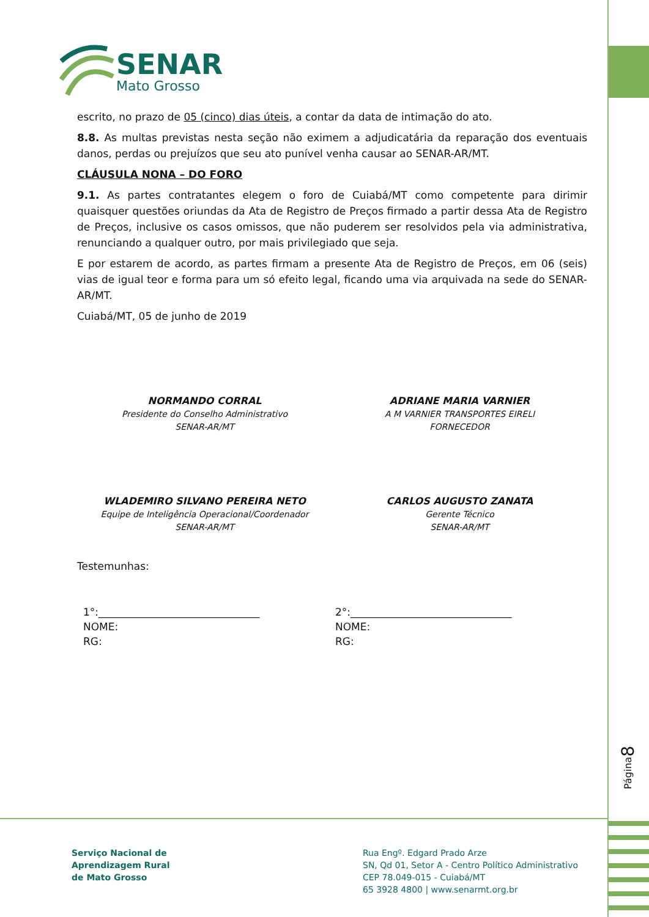SENAR
Mato Grosso
escrito, no prazo de 05 (cinco) dias úteis, a contar da data de intimação do ato.
8.8. As multas previstas nesta seção não eximem a adjudicatária da reparação dos eventuais danos, perdas ou prejuízos que seu ato punível venha causar ao SENAR-AR/MT.
CLÁUSULA NONA – DO FORO
9.1. As partes contratantes elegem o foro de Cuiabá/MT como competente para dirimir quaisquer questões oriundas da Ata de Registro de Preços firmado a partir dessa Ata de Registro de Preços, inclusive os casos omissos, que não puderem ser resolvidos pela via administrativa, renunciando a qualquer outro, por mais privilegiado que seja.
E por estarem de acordo, as partes firmam a presente Ata de Registro de Preços, em 06 (seis) vias de igual teor e forma para um só efeito legal, ficando uma via arquivada na sede do SENAR-AR/MT.
Cuiabá/MT, 05 de junho de 2019
NORMANDO CORRAL
Presidente do Conselho Administrativo
SENAR-AR/MT
ADRIANE MARIA VARNIER
A M VARNIER TRANSPORTES EIRELI
FORNECEDOR
WLADEMIRO SILVANO PEREIRA NETO
Equipe de Inteligência Operacional/Coordenador
SENAR-AR/MT
CARLOS AUGUSTO ZANATA
Gerente Técnico
SENAR-AR/MT
Testemunhas:
1°:_______________________________
NOME:
RG:
2°:_______________________________
NOME:
RG:
Página8
Serviço Nacional de
Aprendizagem Rural
de Mato Grosso
Rua Engº. Edgard Prado Arze
SN, Qd 01, Setor A - Centro Político Administrativo
CEP 78.049-015 - Cuiabá/MT
65 3928 4800 | www.senarmt.org.br